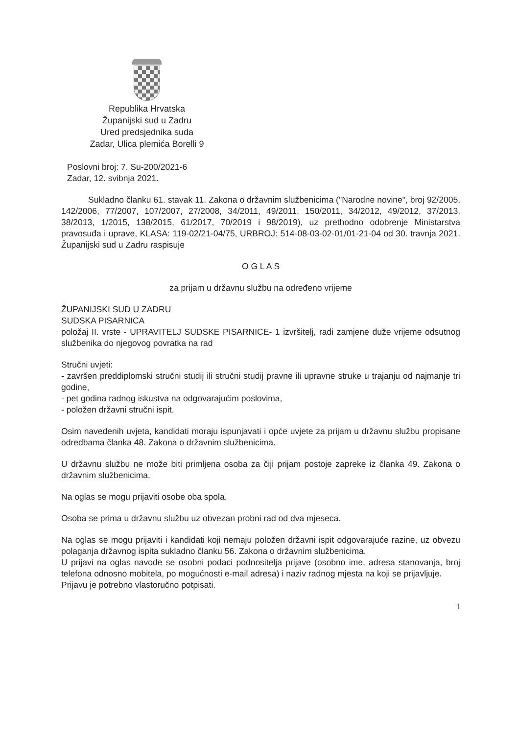Republika Hrvatska
Županijski sud u Zadru
Ured predsjednika suda
Zadar, Ulica plemića Borelli 9
Poslovni broj: 7. Su-200/2021-6
Zadar, 12. svibnja 2021.
Sukladno članku 61. stavak 11. Zakona o državnim službenicima ("Narodne novine", broj 92/2005, 142/2006, 77/2007, 107/2007, 27/2008, 34/2011, 49/2011, 150/2011, 34/2012, 49/2012, 37/2013, 38/2013, 1/2015, 138/2015, 61/2017, 70/2019 i 98/2019), uz prethodno odobrenje Ministarstva pravosuđa i uprave, KLASA: 119-02/21-04/75, URBROJ: 514-08-03-02-01/01-21-04 od 30. travnja 2021. Županijski sud u Zadru raspisuje
O G L A S
za prijam u državnu službu na određeno vrijeme
ŽUPANIJSKI SUD U ZADRU
SUDSKA PISARNICA
položaj II. vrste - UPRAVITELJ SUDSKE PISARNICE- 1 izvršitelj, radi zamjene duže vrijeme odsutnog službenika do njegovog povratka na rad
Stručni uvjeti:
- završen preddiplomski stručni studij ili stručni studij pravne ili upravne struke u trajanju od najmanje tri godine,
- pet godina radnog iskustva na odgovarajućim poslovima,
- položen državni stručni ispit.
Osim navedenih uvjeta, kandidati moraju ispunjavati i opće uvjete za prijam u državnu službu propisane odredbama članka 48. Zakona o državnim službenicima.
U državnu službu ne može biti primljena osoba za čiji prijam postoje zapreke iz članka 49. Zakona o državnim službenicima.
Na oglas se mogu prijaviti osobe oba spola.
Osoba se prima u državnu službu uz obvezan probni rad od dva mjeseca.
Na oglas se mogu prijaviti i kandidati koji nemaju položen državni ispit odgovarajuće razine, uz obvezu polaganja državnog ispita sukladno članku 56. Zakona o državnim službenicima.
U prijavi na oglas navode se osobni podaci podnositelja prijave (osobno ime, adresa stanovanja, broj telefona odnosno mobitela, po mogućnosti e-mail adresa) i naziv radnog mjesta na koji se prijavljuje.
Prijavu je potrebno vlastoručno potpisati.
1